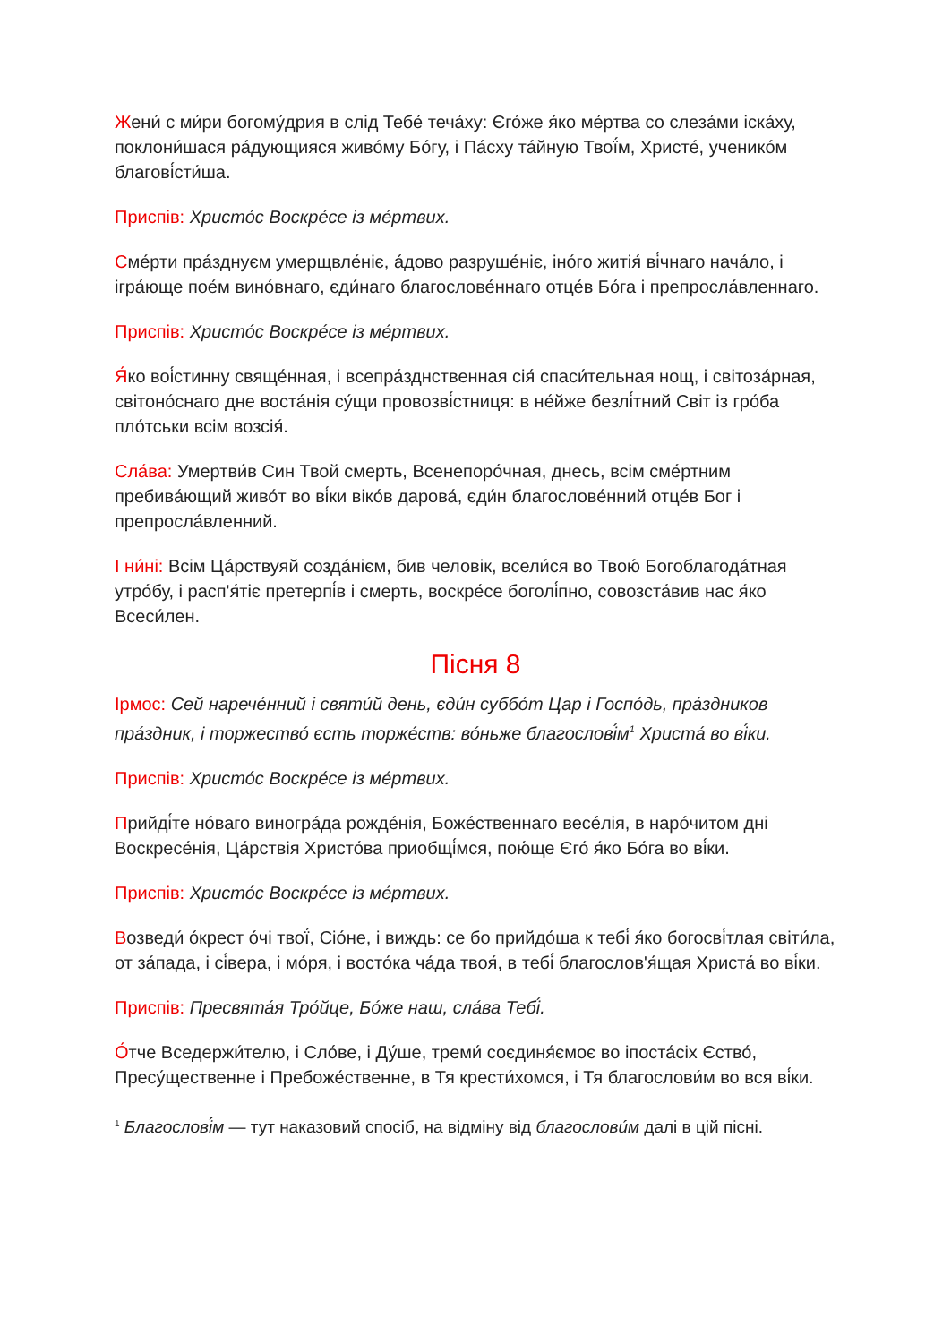Жени́ с ми́ри богому́дрия в слід Тебе́ теча́ху: Єго́же я́ко ме́ртва со слеза́ми іска́ху, поклони́шася ра́дующияся живо́му Бо́гу, і Па́сху та́йную Твої́м, Христе́, ученико́м благові́сти́ша.
Приспів: Христо́с Воскре́се із ме́ртвих.
Сме́рти пра́зднуєм умерщвле́ніє, а́дово разруше́ніє, іно́го житія́ ві́чнаго нача́ло, і ігра́юще пое́м вино́внаго, єди́наго благослове́ннаго отце́в Бо́га і препросла́вленнаго.
Приспів: Христо́с Воскре́се із ме́ртвих.
Я́ко воі́стинну свяще́нная, і всепра́зднственная сія́ спаси́тельная нощ, і світоза́рная, світоно́снаго дне воста́нія су́щи провозві́стниця: в не́йже безлі́тний Світ із гро́ба пло́тськи всім возсія́.
Сла́ва: Умертви́в Син Твой смерть, Всенепоро́чная, днесь, всім сме́ртним пребива́ющий живо́т во ві́ки віко́в дарова́, єди́н благослове́нний отце́в Бог і препросла́вленний.
І ни́ні: Всім Ца́рствуяй созда́нієм, бив человік, всели́ся во Твою́ Богоблагода́тная утро́бу, і расп'я́тіє претерпі́в і смерть, воскре́се боголі́пно, совозста́вив нас я́ко Всеси́лен.
Пісня 8
Ірмос: Сей нарече́нний і святи́й день, єди́н суббо́т Цар і Госпо́дь, пра́здников пра́здник, і торжество́ єсть торже́ств: во́ньже благослові́м<sup>1</sup> Христа́ во ві́ки.
Приспів: Христо́с Воскре́се із ме́ртвих.
Прийді́те но́ваго виногра́да рожде́нія, Боже́ственнаго весе́лія, в наро́читом дні Воскресе́нія, Ца́рствія Христо́ва приобщі́мся, пою́ще Єго́ я́ко Бо́га во ві́ки.
Приспів: Христо́с Воскре́се із ме́ртвих.
Возведи́ о́крест о́чі твої́, Сіо́не, і виждь: се бо прийдо́ша к тебі́ я́ко богосві́тлая світи́ла, от за́пада, і сі́вера, і мо́ря, і восто́ка ча́да твоя́, в тебі́ благослов'я́щая Христа́ во ві́ки.
Приспів: Пресвята́я Тро́йце, Бо́же наш, сла́ва Тебі́.
О́тче Вседержи́телю, і Сло́ве, і Ду́ше, треми́ соєдиня́ємоє во іпоста́сіх Єство́, Пресу́щественне і Пребоже́ственне, в Тя крести́хомся, і Тя благослови́м во вся ві́ки.
<sup>1</sup> Благослові́м — тут наказовий спосіб, на відміну від благослови́м далі в цій пісні.